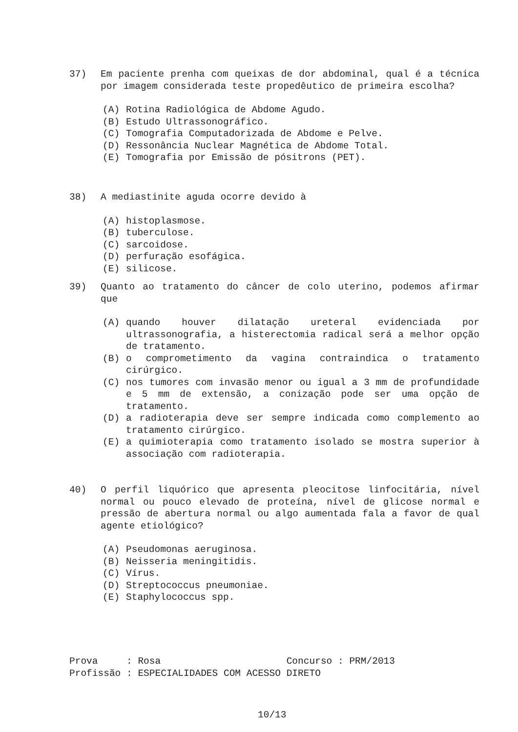37) Em paciente prenha com queixas de dor abdominal, qual é a técnica por imagem considerada teste propedêutico de primeira escolha?
(A) Rotina Radiológica de Abdome Agudo.
(B) Estudo Ultrassonográfico.
(C) Tomografia Computadorizada de Abdome e Pelve.
(D) Ressonância Nuclear Magnética de Abdome Total.
(E) Tomografia por Emissão de pósitrons (PET).
38) A mediastinite aguda ocorre devido à
(A) histoplasmose.
(B) tuberculose.
(C) sarcoidose.
(D) perfuração esofágica.
(E) silicose.
39) Quanto ao tratamento do câncer de colo uterino, podemos afirmar que
(A) quando houver dilatação ureteral evidenciada por ultrassonografia, a histerectomia radical será a melhor opção de tratamento.
(B) o comprometimento da vagina contraindica o tratamento cirúrgico.
(C) nos tumores com invasão menor ou igual a 3 mm de profundidade e 5 mm de extensão, a conização pode ser uma opção de tratamento.
(D) a radioterapia deve ser sempre indicada como complemento ao tratamento cirúrgico.
(E) a quimioterapia como tratamento isolado se mostra superior à associação com radioterapia.
40) O perfil liquórico que apresenta pleocitose linfocitária, nível normal ou pouco elevado de proteína, nível de glicose normal e pressão de abertura normal ou algo aumentada fala a favor de qual agente etiológico?
(A) Pseudomonas aeruginosa.
(B) Neisseria meningitidis.
(C) Vírus.
(D) Streptococcus pneumoniae.
(E) Staphylococcus spp.
Prova : Rosa Concurso : PRM/2013 Profissão : ESPECIALIDADES COM ACESSO DIRETO
10/13